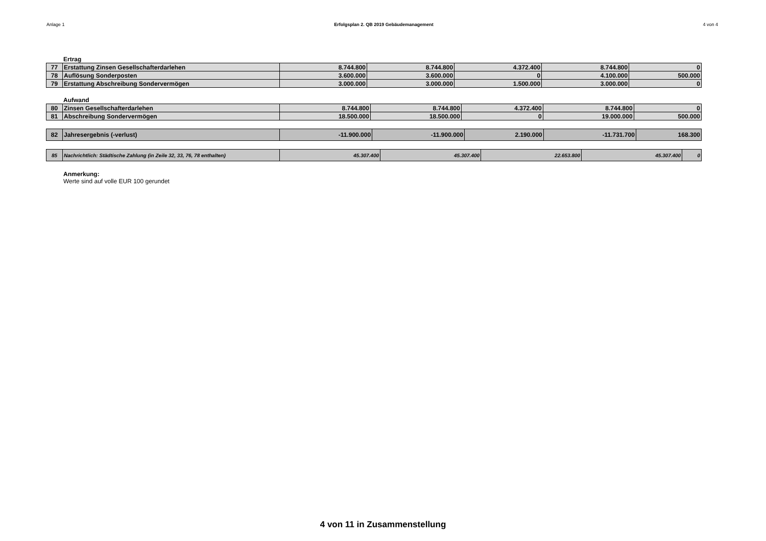Anlage 1 Erfolgsplan 2. QB 2019 Gebäudemanagement 4 von 4
Ertrag
| 77 | Erstattung Zinsen Gesellschafterdarlehen | 8.744.800 | 8.744.800 | 4.372.400 | 8.744.800 | 0 |
| 78 | Auflösung Sonderposten | 3.600.000 | 3.600.000 | 0 | 4.100.000 | 500.000 |
| 79 | Erstattung Abschreibung Sondervermögen | 3.000.000 | 3.000.000 | 1.500.000 | 3.000.000 | 0 |
Aufwand
| 80 | Zinsen Gesellschafterdarlehen | 8.744.800 | 8.744.800 | 4.372.400 | 8.744.800 | 0 |
| 81 | Abschreibung Sondervermögen | 18.500.000 | 18.500.000 | 0 | 19.000.000 | 500.000 |
| 82 | Jahresergebnis (-verlust) | -11.900.000 | -11.900.000 | 2.190.000 | -11.731.700 | 168.300 |
| 85 | Nachrichtlich: Städtische Zahlung (in Zeile 32, 33, 76, 78 enthalten) | 45.307.400 | 45.307.400 | 22.653.800 | 45.307.400 | 0 |
Anmerkung:
Werte sind auf volle EUR 100 gerundet
4 von 11 in Zusammenstellung